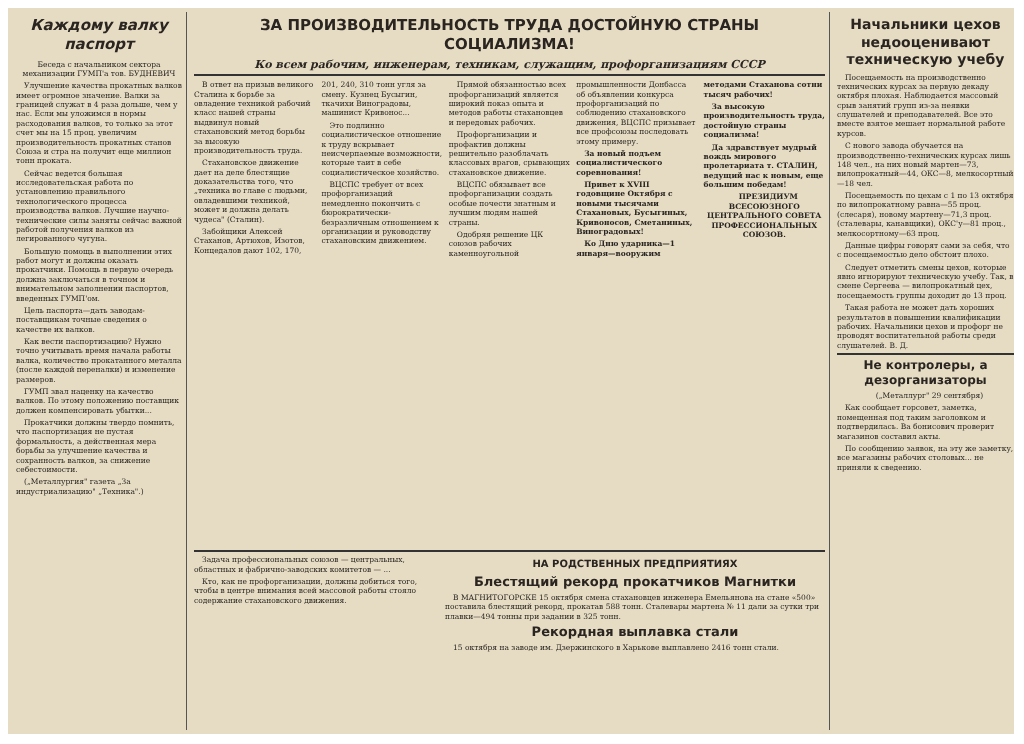Каждому валку паспорт
Беседа с начальником сектора механизации ГУМП'а тов. БУДНЕВИЧ
Улучшение качества прокатных валков имеет огромное значение. Валки за границей служат в 4 раза дольше, чем у нас. Если мы уложимся в нормы расходования валков, то только за этот счет мы на 15 проц. увеличим производительность прокатных станов Союза и стра на получит еще миллион тонн проката.
Сейчас ведется большая исследовательская работа по установлению правильного технологического процесса производства валков. Лучшие научно-технические силы заняты сейчас важной работой получения валков из легированного чугуна.
Большую помощь в выполнении этих работ могут и должны оказать прокатчики. Помощь в первую очередь должна заключаться в точном и внимательном заполнении паспортов, введенных ГУМП'ом.
Цель паспорта—дать заводам-поставщикам точные сведения о качестве их валков.
Как вести паспортизацию? Нужно точно учитывать время начала работы валка, количество прокатанного металла (после каждой переналки) и изменение размеров.
ГУМП звал наценку на качество валков. По этому положению поставщик должен компенсировать убытки...
Прокатчики должны твердо помнить, что паспортизация не пустая формальность, а действенная мера борьбы за улучшение качества и сохранность валков, за снижение себестоимости.
(„Металлургия" газета „За индустриализацию" „Техника".)
ЗА ПРОИЗВОДИТЕЛЬНОСТЬ ТРУДА ДОСТОЙНУЮ СТРАНЫ СОЦИАЛИЗМА!
Ко всем рабочим, инженерам, техникам, служащим, профорганизациям СССР
В ответ на призыв великого Сталина к борьбе за овладение техникой рабочий класс нашей страны выдвинул новый стахановский метод борьбы за высокую производительность труда.
Стахановское движение дает на деле блестящие доказательства того, что „техника во главе с людьми, овладевшими техникой, может и должна делать чудеса" (Сталин).
Забойщики Алексей Стаханов, Артюхов, Изотов, Концедалов дают 102, 170, 201, 240, 310 тонн угля за смену. Кузнец Бусыгин, ткачихи Виноградовы, машинист Кривонос...
Это подлинно социалистическое отношение к труду вскрывает неисчерпаемые возможности, которые таит в себе социалистическое хозяйство.
ВЦСПС требует от всех профорганизаций немедленно покончить с бюрократически-безразличным отношением к организации и руководству стахановским движением.
Прямой обязанностью всех профорганизаций является широкий показ опыта и методов работы стахановцев и передовых рабочих.
Профорганизации и профактив должны решительно разоблачать классовых врагов, срывающих стахановское движение.
ВЦСПС обязывает все профорганизации создать особые почести знатным и лучшим людям нашей страны.
Одобряя решение ЦК союзов рабочих каменноугольной промышленности Донбасса об объявлении конкурса профорганизаций по соблюдению стахановского движения, ВЦСПС призывает все профсоюзы последовать этому примеру.
За новый подъем социалистического соревнования!
Привет к XVIII годовщине Октября с новыми тысячами Стахановых, Бусыгиных, Кривоносов, Сметаниных, Виноградовых!
Ко Дню ударника—1 января—вооружим методами Стаханова сотни тысяч рабочих!
За высокую производительность труда, достойную страны социализма!
Да здравствует мудрый вождь мирового пролетариата т. СТАЛИН, ведущий нас к новым, еще большим победам!
ПРЕЗИДИУМ ВСЕСОЮЗНОГО ЦЕНТРАЛЬНОГО СОВЕТА ПРОФЕССИОНАЛЬНЫХ СОЮЗОВ.
Задача профессиональных союзов — центральных, областных и фабрично-заводских комитетов — ...
Кто, как не профорганизации, должны добиться того, чтобы в центре внимания всей массовой работы стояло содержание стахановского движения.
НА РОДСТВЕННЫХ ПРЕДПРИЯТИЯХ
Блестящий рекорд прокатчиков Магнитки
В МАГНИТОГОРСКЕ 15 октября смена стахановцев инженера Емельянова на стане «500» поставила блестящий рекорд, прокатав 588 тонн. Сталевары мартена № 11 дали за сутки три плавки—494 тонны при задании в 325 тонн.
Рекордная выплавка стали
15 октября на заводе им. Дзержинского в Харькове выплавлено 2416 тонн стали.
Начальники цехов недооценивают техническую учебу
Посещаемость на производственно технических курсах за первую декаду октября плохая. Наблюдается массовый срыв занятий групп из-за неявки слушателей и преподавателей. Все это вместе взятое мешает нормальной работе курсов.
С нового завода обучается на производственно-технических курсах лишь 148 чел., на них новый мартен—73, вилопрокатный—44, ОКС—8, мелкосортный—18 чел.
Посещаемость по цехам с 1 по 13 октября по вилопрокатному равна—55 проц. (слесаря), новому мартену—71,3 проц. (сталевары, канавщики), ОКС'у—81 проц., мелкосортному—63 проц.
Данные цифры говорят сами за себя, что с посещаемостью дело обстоит плохо.
Следует отметить смены цехов, которые явно игнорируют техническую учебу. Так, в смене Сергеева — вилопрокатный цех, посещаемость группы доходит до 13 проц.
Такая работа не может дать хороших результатов в повышении квалификации рабочих. Начальники цехов и профорг не проводят воспитательной работы среди слушателей. В. Д.
Не контролеры, а дезорганизаторы
(„Металлург" 29 сентября)
Как сообщает горсовет, заметка, помещенная под таким заголовком и подтвердилась. Ва бонисович проверит магазинов составил акты.
По сообщению заявок, на эту же заметку, все магазины рабочих столовых... не приняли к сведению.